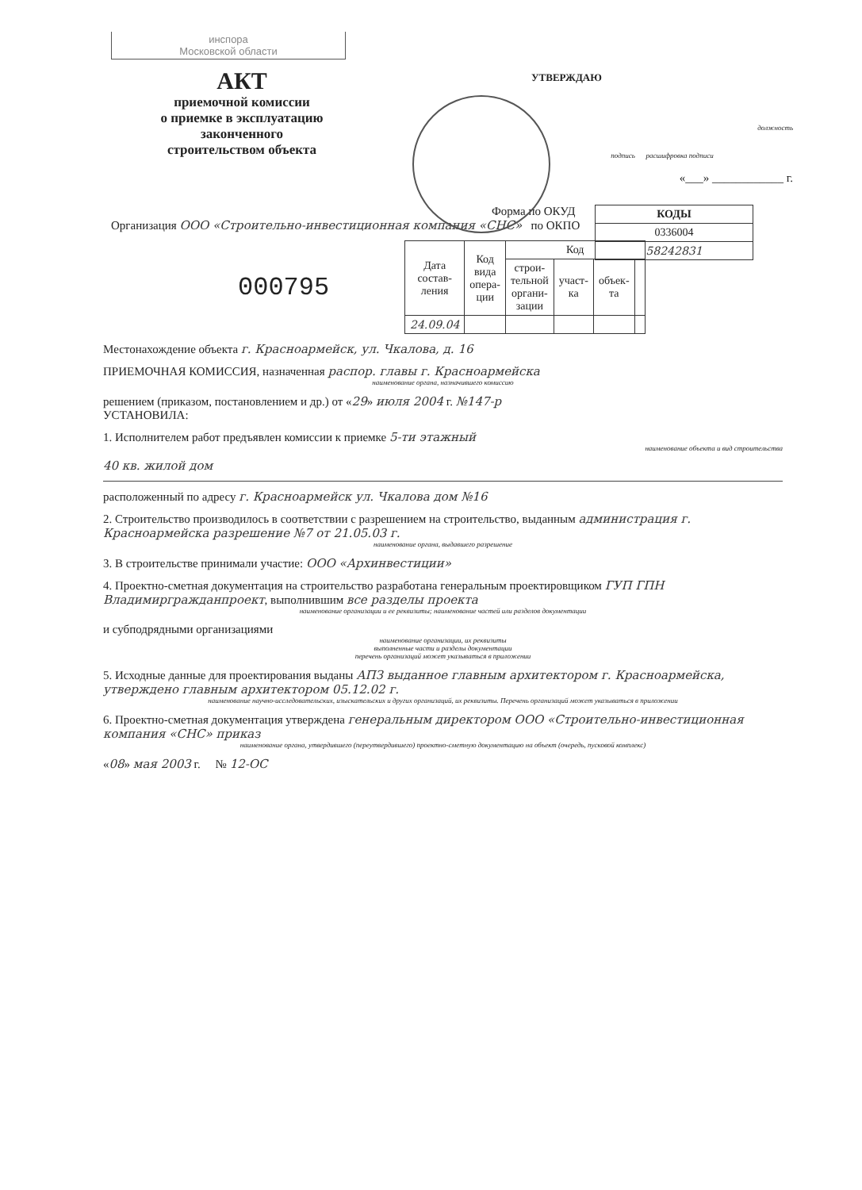инспора
Московской области
АКТ
приемочной комиссии
о приемке в эксплуатацию
законченного
строительством объекта
УТВЕРЖДАЮ
должность
подпись расшифровка подписи
«___» ____________ г.
| КОДЫ |
| 0336004 |
| 58242831 |
Форма по ОКУД
Организация ООО «Строительно-инвестиционная компания «СНС» по ОКПО
000795
| Дата состав- ления | Код вида опера- ции | Код | | | |
| --- | --- | --- | --- | --- | --- |
| | | строи- тельной органи- зации | участ- ка | объек- та | |
| 24.09.04 | | | | | |
Местонахождение объекта г. Красноармейск, ул. Чкалова, д. 16
ПРИЕМОЧНАЯ КОМИССИЯ, назначенная распор. главы г. Красноармейска
наименование органа, назначившего комиссию
решением (приказом, постановлением и др.) от «29» июля 2004 г. №147-р
УСТАНОВИЛА:
1. Исполнителем работ предъявлен комиссии к приемке 5-ти этажный
наименование объекта и вид строительства
40 кв. жилой дом
расположенный по адресу г. Красноармейск ул. Чкалова дом №16
2. Строительство производилось в соответствии с разрешением на строительство, выданным администрация г. Красноармейска разрешение №7 от 21.05.03 г.
наименование органа, выдавшего разрешение
3. В строительстве принимали участие: ООО «Архинвестиции»
4. Проектно-сметная документация на строительство разработана генеральным проектировщиком ГУП ГПН Владимиргражданпроект, выполнившим все разделы проекта
наименование организации и ее реквизиты; наименование частей или разделов документации
и субподрядными организациями
наименование организации, их реквизиты
выполненные части и разделы документации
перечень организаций может указываться в приложении
5. Исходные данные для проектирования выданы АПЗ выданное главным архитектором г. Красноармейска, утверждено главным архитектором 05.12.02 г.
наименование научно-исследовательских, изыскательских и других организаций, их реквизиты. Перечень организаций может указываться в приложении
6. Проектно-сметная документация утверждена генеральным директором ООО «Строительно-инвестиционная компания «СНС» приказ
наименование органа, утвердившего (переутвердившего) проектно-сметную документацию на объект (очередь, пусковой комплекс)
«08» мая 2003 г. № 12-ОС